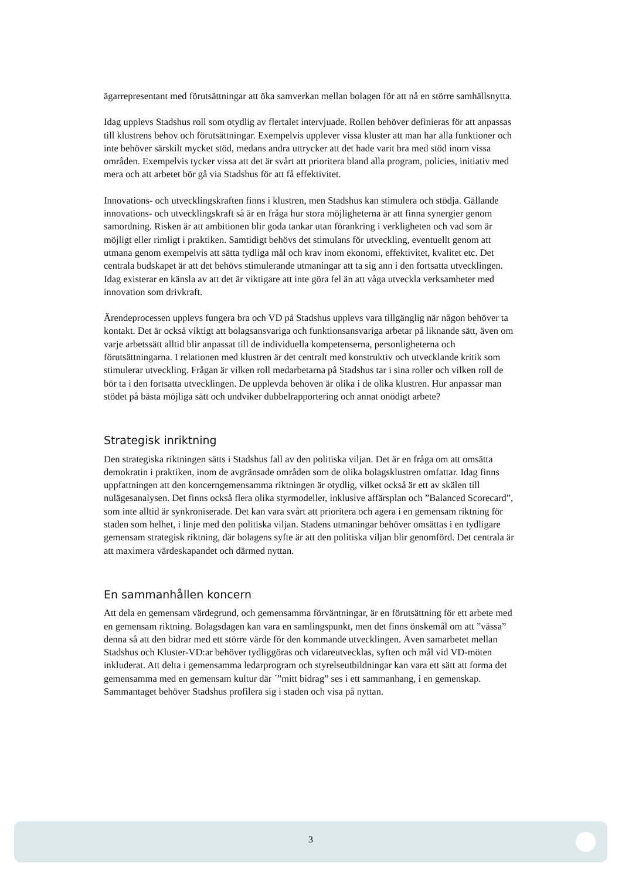ägarrepresentant med förutsättningar att öka samverkan mellan bolagen för att nå en större samhällsnytta.
Idag upplevs Stadshus roll som otydlig av flertalet intervjuade. Rollen behöver definieras för att anpassas till klustrens behov och förutsättningar. Exempelvis upplever vissa kluster att man har alla funktioner och inte behöver särskilt mycket stöd, medans andra uttrycker att det hade varit bra med stöd inom vissa områden. Exempelvis tycker vissa att det är svårt att prioritera bland alla program, policies, initiativ med mera och att arbetet bör gå via Stadshus för att få effektivitet.
Innovations- och utvecklingskraften finns i klustren, men Stadshus kan stimulera och stödja. Gällande innovations- och utvecklingskraft så är en fråga hur stora möjligheterna är att finna synergier genom samordning. Risken är att ambitionen blir goda tankar utan förankring i verkligheten och vad som är möjligt eller rimligt i praktiken. Samtidigt behövs det stimulans för utveckling, eventuellt genom att utmana genom exempelvis att sätta tydliga mål och krav inom ekonomi, effektivitet, kvalitet etc. Det centrala budskapet är att det behövs stimulerande utmaningar att ta sig ann i den fortsatta utvecklingen. Idag existerar en känsla av att det är viktigare att inte göra fel än att våga utveckla verksamheter med innovation som drivkraft.
Ärendeprocessen upplevs fungera bra och VD på Stadshus upplevs vara tillgänglig när någon behöver ta kontakt. Det är också viktigt att bolagsansvariga och funktionsansvariga arbetar på liknande sätt, även om varje arbetssätt alltid blir anpassat till de individuella kompetenserna, personligheterna och förutsättningarna. I relationen med klustren är det centralt med konstruktiv och utvecklande kritik som stimulerar utveckling. Frågan är vilken roll medarbetarna på Stadshus tar i sina roller och vilken roll de bör ta i den fortsatta utvecklingen. De upplevda behoven är olika i de olika klustren. Hur anpassar man stödet på bästa möjliga sätt och undviker dubbelrapportering och annat onödigt arbete?
Strategisk inriktning
Den strategiska riktningen sätts i Stadshus fall av den politiska viljan. Det är en fråga om att omsätta demokratin i praktiken, inom de avgränsade områden som de olika bolagsklustren omfattar. Idag finns uppfattningen att den koncerngemensamma riktningen är otydlig, vilket också är ett av skälen till nulägesanalysen. Det finns också flera olika styrmodeller, inklusive affärsplan och ”Balanced Scorecard”, som inte alltid är synkroniserade. Det kan vara svårt att prioritera och agera i en gemensam riktning för staden som helhet, i linje med den politiska viljan. Stadens utmaningar behöver omsättas i en tydligare gemensam strategisk riktning, där bolagens syfte är att den politiska viljan blir genomförd. Det centrala är att maximera värdeskapandet och därmed nyttan.
En sammanhållen koncern
Att dela en gemensam värdegrund, och gemensamma förväntningar, är en förutsättning för ett arbete med en gemensam riktning. Bolagsdagen kan vara en samlingspunkt, men det finns önskemål om att ”vässa” denna så att den bidrar med ett större värde för den kommande utvecklingen. Även samarbetet mellan Stadshus och Kluster-VD:ar behöver tydliggöras och vidareutvecklas, syften och mål vid VD-möten inkluderat. Att delta i gemensamma ledarprogram och styrelseutbildningar kan vara ett sätt att forma det gemensamma med en gemensam kultur där ´”mitt bidrag” ses i ett sammanhang, i en gemenskap. Sammantaget behöver Stadshus profilera sig i staden och visa på nyttan.
3